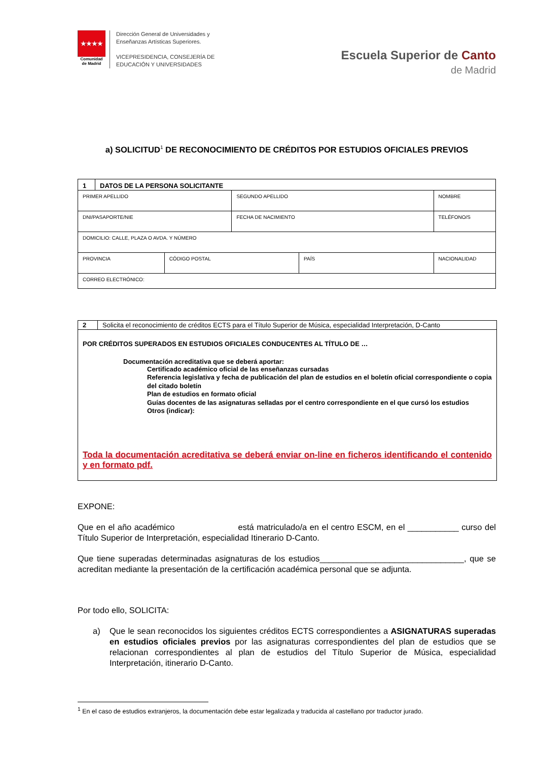★★★★
Comunidad
de Madrid
Dirección General de Universidades y
Enseñanzas Artísticas Superiores.
VICEPRESIDENCIA, CONSEJERÍA DE
EDUCACIÓN Y UNIVERSIDADES
Escuela Superior de Canto
de Madrid
a) SOLICITUD<sup>1</sup> DE RECONOCIMIENTO DE CRÉDITOS POR ESTUDIOS OFICIALES PREVIOS
| 1 | DATOS DE LA PERSONA SOLICITANTE | | | | |
| PRIMER APELLIDO | | | SEGUNDO APELLIDO | | NOMBRE |
| DNI/PASAPORTE/NIE | | | FECHA DE NACIMIENTO | | TELÉFONO/S |
| DOMICILIO: CALLE, PLAZA O AVDA. Y NÚMERO | | | | | |
| PROVINCIA | | CÓDIGO POSTAL | | PAÍS | NACIONALIDAD |
| CORREO ELECTRÓNICO: | | | | | |
2 Solicita el reconocimiento de créditos ECTS para el Título Superior de Música, especialidad Interpretación, D-Canto
POR CRÉDITOS SUPERADOS EN ESTUDIOS OFICIALES CONDUCENTES AL TÍTULO DE …
Documentación acreditativa que se deberá aportar:
Certificado académico oficial de las enseñanzas cursadas
Referencia legislativa y fecha de publicación del plan de estudios en el boletín oficial correspondiente o copia del citado boletín
Plan de estudios en formato oficial
Guías docentes de las asignaturas selladas por el centro correspondiente en el que cursó los estudios
Otros (indicar):
Toda la documentación acreditativa se deberá enviar on-line en ficheros identificando el contenido y en formato pdf.
EXPONE:
Que en el año académico está matriculado/a en el centro ESCM, en el ___________ curso del Título Superior de Interpretación, especialidad Itinerario D-Canto.
Que tiene superadas determinadas asignaturas de los estudios_______________________________, que se acreditan mediante la presentación de la certificación académica personal que se adjunta.
Por todo ello, SOLICITA:
a) Que le sean reconocidos los siguientes créditos ECTS correspondientes a ASIGNATURAS superadas en estudios oficiales previos por las asignaturas correspondientes del plan de estudios que se relacionan correspondientes al plan de estudios del Título Superior de Música, especialidad Interpretación, itinerario D-Canto.
<sup>1</sup> En el caso de estudios extranjeros, la documentación debe estar legalizada y traducida al castellano por traductor jurado.